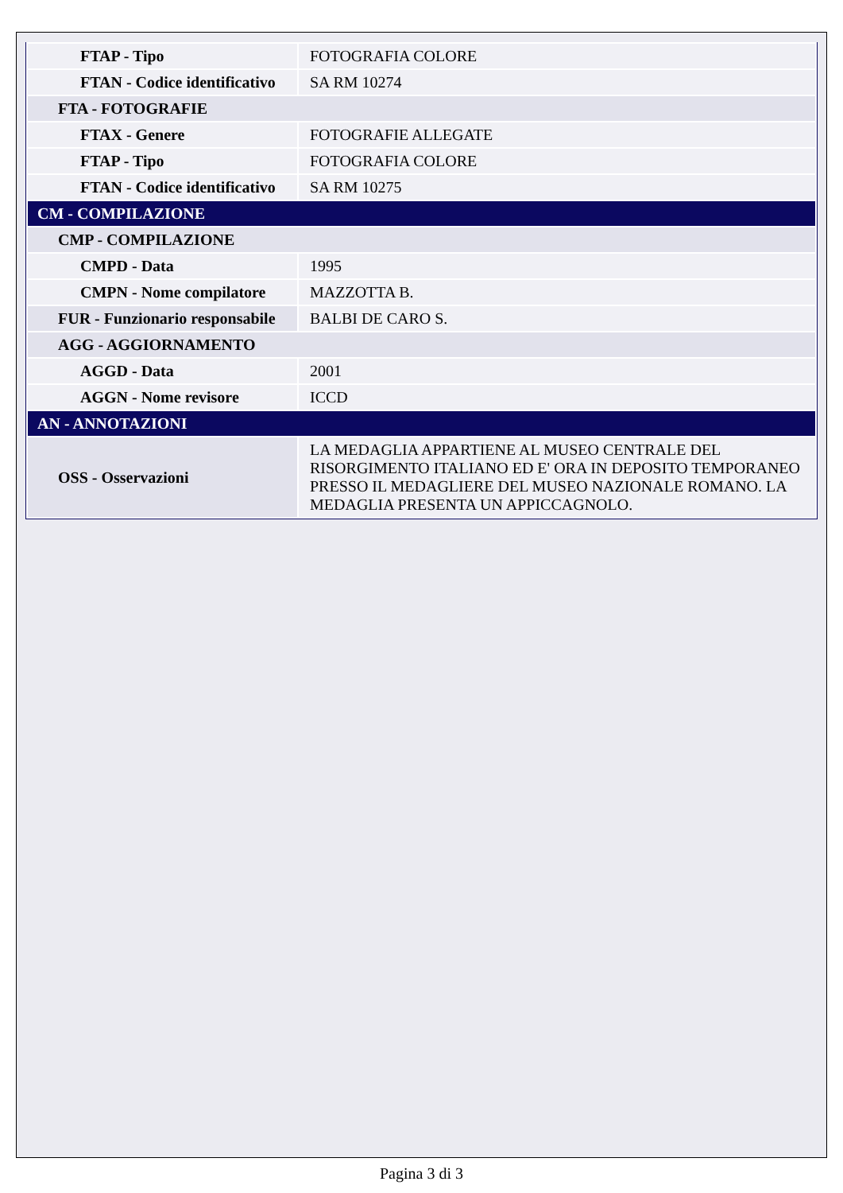| FTAP - Tipo | FOTOGRAFIA COLORE |
| FTAN - Codice identificativo | SA RM 10274 |
| FTA - FOTOGRAFIE | |
| FTAX - Genere | FOTOGRAFIE ALLEGATE |
| FTAP - Tipo | FOTOGRAFIA COLORE |
| FTAN - Codice identificativo | SA RM 10275 |
| CM - COMPILAZIONE | |
| CMP - COMPILAZIONE | |
| CMPD - Data | 1995 |
| CMPN - Nome compilatore | MAZZOTTA B. |
| FUR - Funzionario responsabile | BALBI DE CARO S. |
| AGG - AGGIORNAMENTO | |
| AGGD - Data | 2001 |
| AGGN - Nome revisore | ICCD |
| AN - ANNOTAZIONI | |
| OSS - Osservazioni | LA MEDAGLIA APPARTIENE AL MUSEO CENTRALE DEL RISORGIMENTO ITALIANO ED E' ORA IN DEPOSITO TEMPORANEO PRESSO IL MEDAGLIERE DEL MUSEO NAZIONALE ROMANO. LA MEDAGLIA PRESENTA UN APPICCAGNOLO. |
Pagina 3 di 3